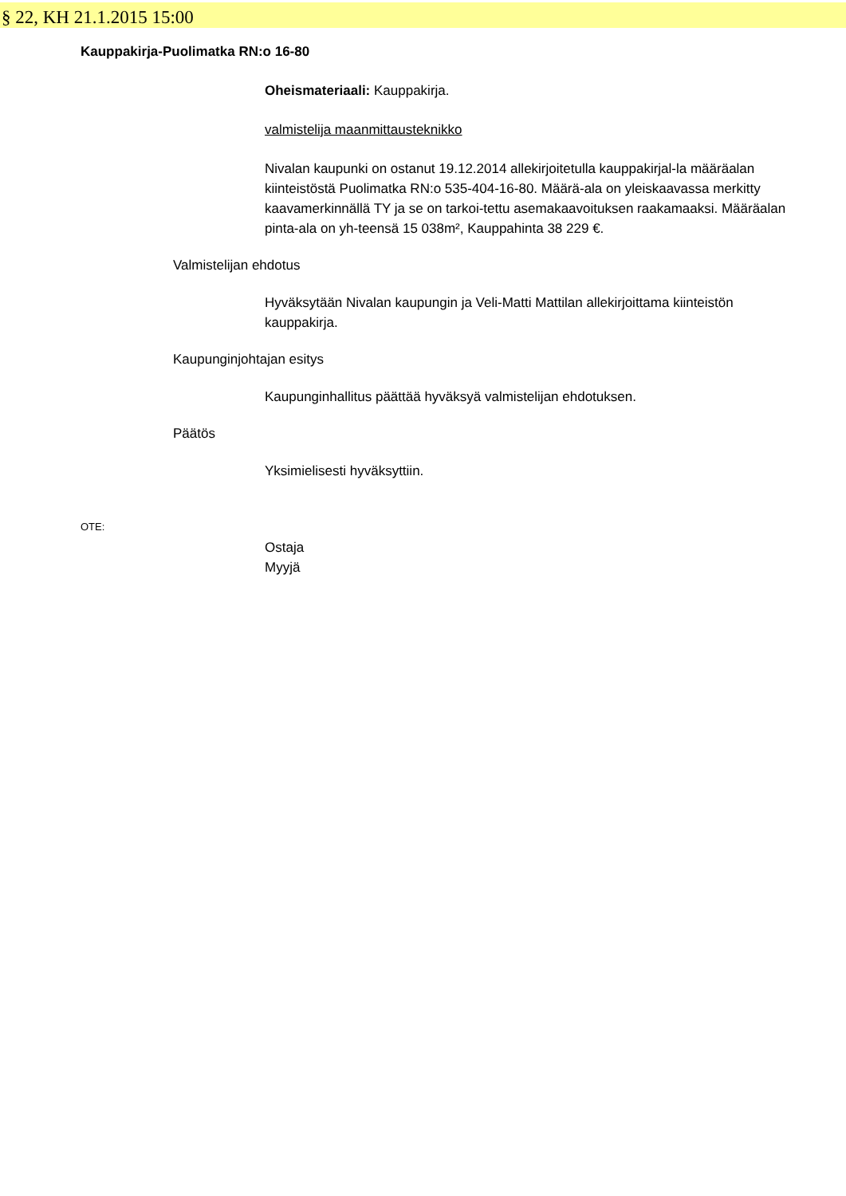§ 22, KH 21.1.2015 15:00
Kauppakirja-Puolimatka RN:o 16-80
Oheismateriaali: Kauppakirja.
valmistelija maanmittausteknikko
Nivalan kaupunki on ostanut 19.12.2014 allekirjoitetulla kauppakirjal-la määräalan kiinteistöstä Puolimatka RN:o 535-404-16-80. Määrä-ala on yleiskaavassa merkitty kaavamerkinnällä TY ja se on tarkoi-tettu asemakaavoituksen raakamaaksi. Määräalan pinta-ala on yh-teensä 15 038m², Kauppahinta 38 229 €.
Valmistelijan ehdotus
Hyväksytään Nivalan kaupungin ja Veli-Matti Mattilan allekirjoittama kiinteistön kauppakirja.
Kaupunginjohtajan esitys
Kaupunginhallitus päättää hyväksyä valmistelijan ehdotuksen.
Päätös
Yksimielisesti hyväksyttiin.
OTE:
Ostaja
Myyjä